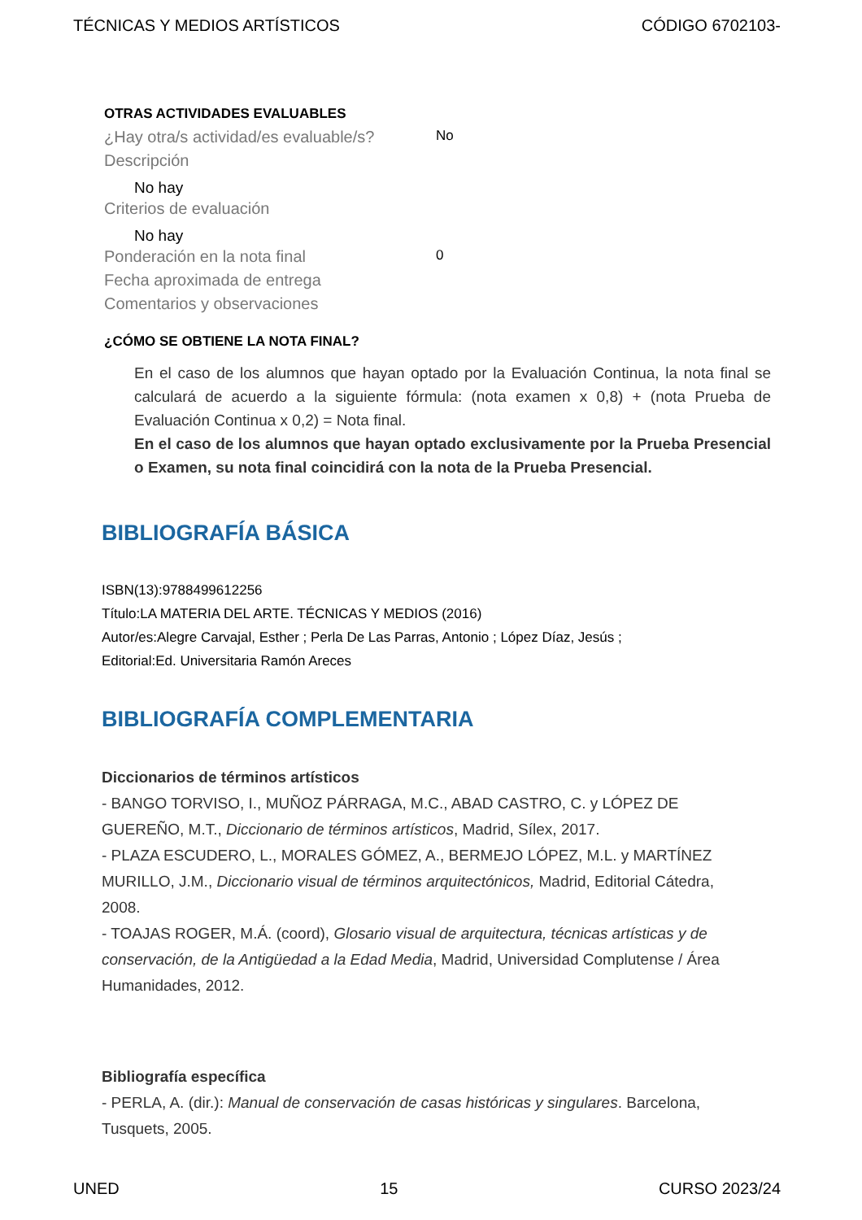TÉCNICAS Y MEDIOS ARTÍSTICOS CÓDIGO 6702103-
OTRAS ACTIVIDADES EVALUABLES
¿Hay otra/s actividad/es evaluable/s?
No
Descripción
No hay
Criterios de evaluación
No hay
Ponderación en la nota final
0
Fecha aproximada de entrega
Comentarios y observaciones
¿CÓMO SE OBTIENE LA NOTA FINAL?
En el caso de los alumnos que hayan optado por la Evaluación Continua, la nota final se calculará de acuerdo a la siguiente fórmula: (nota examen x 0,8) + (nota Prueba de Evaluación Continua x 0,2) = Nota final.
En el caso de los alumnos que hayan optado exclusivamente por la Prueba Presencial o Examen, su nota final coincidirá con la nota de la Prueba Presencial.
BIBLIOGRAFÍA BÁSICA
ISBN(13):9788499612256
Título:LA MATERIA DEL ARTE. TÉCNICAS Y MEDIOS (2016)
Autor/es:Alegre Carvajal, Esther ; Perla De Las Parras, Antonio ; López Díaz, Jesús ;
Editorial:Ed. Universitaria Ramón Areces
BIBLIOGRAFÍA COMPLEMENTARIA
Diccionarios de términos artísticos
- BANGO TORVISO, I., MUÑOZ PÁRRAGA, M.C., ABAD CASTRO, C. y LÓPEZ DE GUEREÑO, M.T., Diccionario de términos artísticos, Madrid, Sílex, 2017.
- PLAZA ESCUDERO, L., MORALES GÓMEZ, A., BERMEJO LÓPEZ, M.L. y MARTÍNEZ MURILLO, J.M., Diccionario visual de términos arquitectónicos, Madrid, Editorial Cátedra, 2008.
- TOAJAS ROGER, M.Á. (coord), Glosario visual de arquitectura, técnicas artísticas y de conservación, de la Antigüedad a la Edad Media, Madrid, Universidad Complutense / Área Humanidades, 2012.
Bibliografía específica
- PERLA, A. (dir.): Manual de conservación de casas históricas y singulares. Barcelona, Tusquets, 2005.
UNED 15 CURSO 2023/24